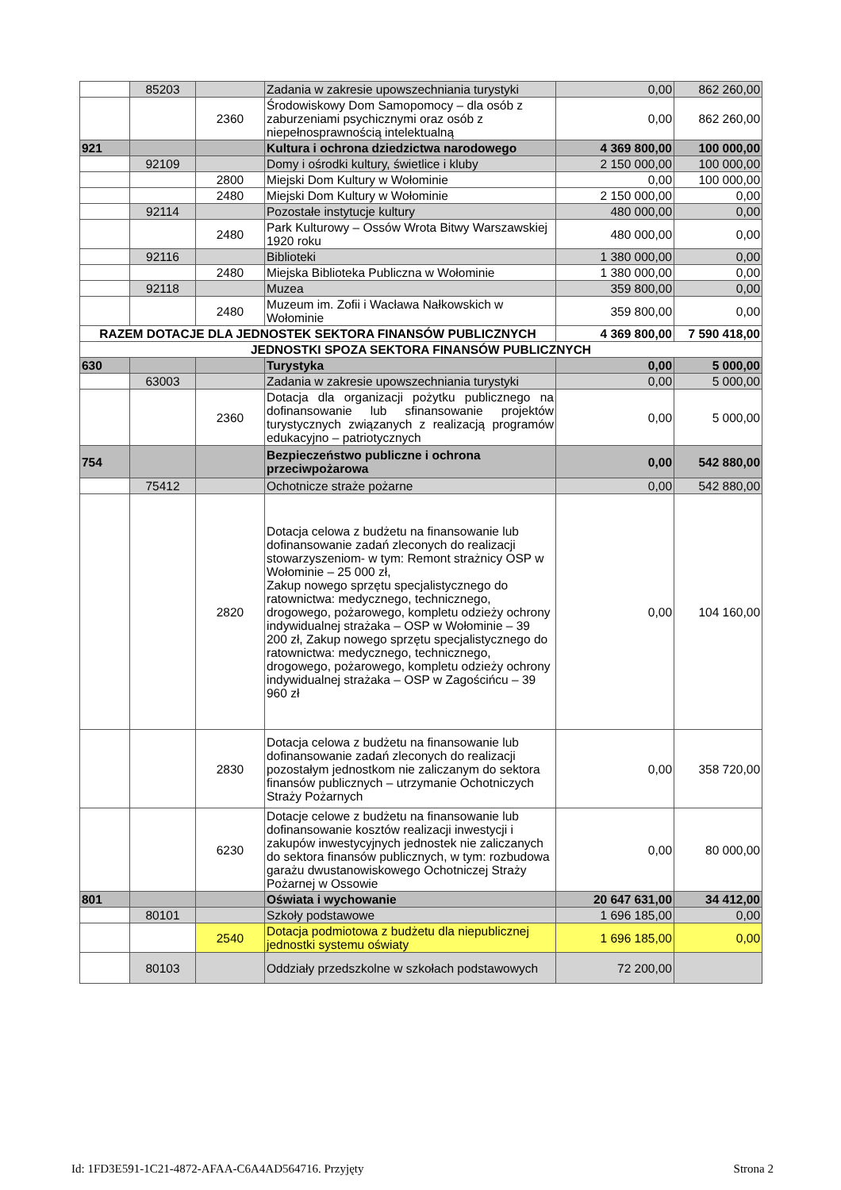| | 85203 | | Zadania w zakresie upowszechniania turystyki | 0,00 | 862 260,00 |
| | | 2360 | Środowiskowy Dom Samopomocy – dla osób z zaburzeniami psychicznymi oraz osób z niepełnosprawnością intelektualną | 0,00 | 862 260,00 |
| 921 | | | Kultura i ochrona dziedzictwa narodowego | 4 369 800,00 | 100 000,00 |
| | 92109 | | Domy i ośrodki kultury, świetlice i kluby | 2 150 000,00 | 100 000,00 |
| | | 2800 | Miejski Dom Kultury w Wołominie | 0,00 | 100 000,00 |
| | | 2480 | Miejski Dom Kultury w Wołominie | 2 150 000,00 | 0,00 |
| | 92114 | | Pozostałe instytucje kultury | 480 000,00 | 0,00 |
| | | 2480 | Park Kulturowy – Ossów Wrota Bitwy Warszawskiej 1920 roku | 480 000,00 | 0,00 |
| | 92116 | | Biblioteki | 1 380 000,00 | 0,00 |
| | | 2480 | Miejska Biblioteka Publiczna w Wołominie | 1 380 000,00 | 0,00 |
| | 92118 | | Muzea | 359 800,00 | 0,00 |
| | | 2480 | Muzeum im. Zofii i Wacława Nałkowskich w Wołominie | 359 800,00 | 0,00 |
| RAZEM DOTACJE DLA JEDNOSTEK SEKTORA FINANSÓW PUBLICZNYCH | | | | 4 369 800,00 | 7 590 418,00 |
| JEDNOSTKI SPOZA SEKTORA FINANSÓW PUBLICZNYCH | | | | | |
| 630 | | | Turystyka | 0,00 | 5 000,00 |
| | 63003 | | Zadania w zakresie upowszechniania turystyki | 0,00 | 5 000,00 |
| | | 2360 | Dotacja dla organizacji pożytku publicznego na dofinansowanie lub sfinansowanie projektów turystycznych związanych z realizacją programów edukacyjno – patriotycznych | 0,00 | 5 000,00 |
| 754 | | | Bezpieczeństwo publiczne i ochrona przeciwpożarowa | 0,00 | 542 880,00 |
| | 75412 | | Ochotnicze straże pożarne | 0,00 | 542 880,00 |
| | | 2820 | Dotacja celowa z budżetu na finansowanie lub dofinansowanie zadań zleconych do realizacji stowarzyszeniom- w tym: Remont strażnicy OSP w Wołominie – 25 000 zł, Zakup nowego sprzętu specjalistycznego do ratownictwa: medycznego, technicznego, drogowego, pożarowego, kompletu odzieży ochrony indywidualnej strażaka – OSP w Wołominie – 39 200 zł, Zakup nowego sprzętu specjalistycznego do ratownictwa: medycznego, technicznego, drogowego, pożarowego, kompletu odzieży ochrony indywidualnej strażaka – OSP w Zagościńcu – 39 960 zł | 0,00 | 104 160,00 |
| | | 2830 | Dotacja celowa z budżetu na finansowanie lub dofinansowanie zadań zleconych do realizacji pozostałym jednostkom nie zaliczanym do sektora finansów publicznych – utrzymanie Ochotniczych Straży Pożarnych | 0,00 | 358 720,00 |
| | | 6230 | Dotacje celowe z budżetu na finansowanie lub dofinansowanie kosztów realizacji inwestycji i zakupów inwestycyjnych jednostek nie zaliczanych do sektora finansów publicznych, w tym: rozbudowa garażu dwustanowiskowego Ochotniczej Straży Pożarnej w Ossowie | 0,00 | 80 000,00 |
| 801 | | | Oświata i wychowanie | 20 647 631,00 | 34 412,00 |
| | 80101 | | Szkoły podstawowe | 1 696 185,00 | 0,00 |
| | | 2540 | Dotacja podmiotowa z budżetu dla niepublicznej jednostki systemu oświaty | 1 696 185,00 | 0,00 |
| | 80103 | | Oddziały przedszkolne w szkołach podstawowych | 72 200,00 | |
Id: 1FD3E591-1C21-4872-AFAA-C6A4AD564716. Przyjęty Strona 2